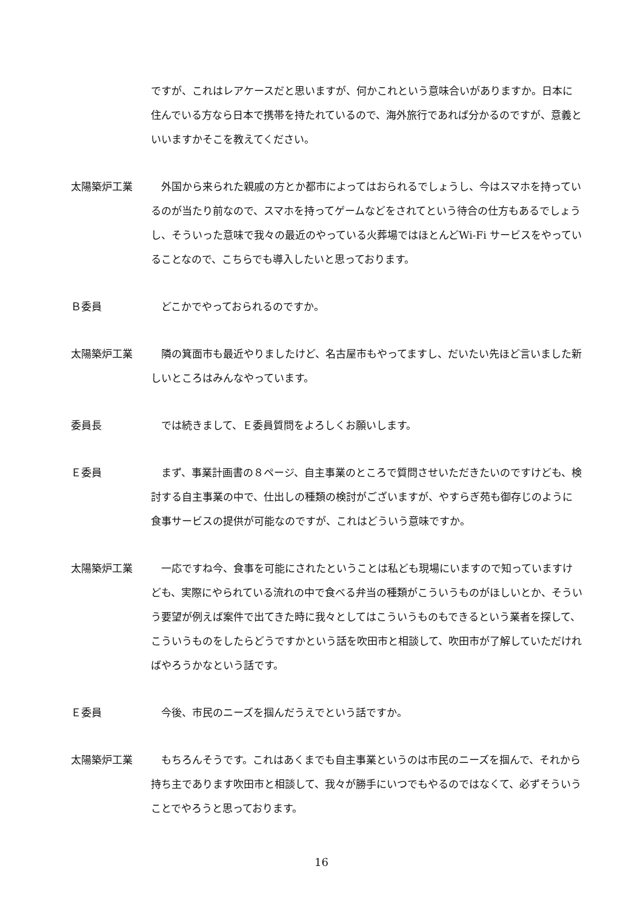ですが、これはレアケースだと思いますが、何かこれという意味合いがありますか。日本に住んでいる方なら日本で携帯を持たれているので、海外旅行であれば分かるのですが、意義といいますかそこを教えてください。
太陽築炉工業 　外国から来られた親戚の方とか都市によってはおられるでしょうし、今はスマホを持っているのが当たり前なので、スマホを持ってゲームなどをされてという待合の仕方もあるでしょうし、そういった意味で我々の最近のやっている火葬場ではほとんどWi-Fi サービスをやっていることなので、こちらでも導入したいと思っております。
Ｂ委員 　どこかでやっておられるのですか。
太陽築炉工業 　隣の箕面市も最近やりましたけど、名古屋市もやってますし、だいたい先ほど言いました新しいところはみんなやっています。
委員長 　では続きまして、Ｅ委員質問をよろしくお願いします。
Ｅ委員 　まず、事業計画書の８ページ、自主事業のところで質問させいただきたいのですけども、検討する自主事業の中で、仕出しの種類の検討がございますが、やすらぎ苑も御存じのように食事サービスの提供が可能なのですが、これはどういう意味ですか。
太陽築炉工業 　一応ですね今、食事を可能にされたということは私ども現場にいますので知っていますけども、実際にやられている流れの中で食べる弁当の種類がこういうものがほしいとか、そういう要望が例えば案件で出てきた時に我々としてはこういうものもできるという業者を探して、こういうものをしたらどうですかという話を吹田市と相談して、吹田市が了解していただければやろうかなという話です。
Ｅ委員 　今後、市民のニーズを掴んだうえでという話ですか。
太陽築炉工業 　もちろんそうです。これはあくまでも自主事業というのは市民のニーズを掴んで、それから持ち主であります吹田市と相談して、我々が勝手にいつでもやるのではなくて、必ずそういうことでやろうと思っております。
16